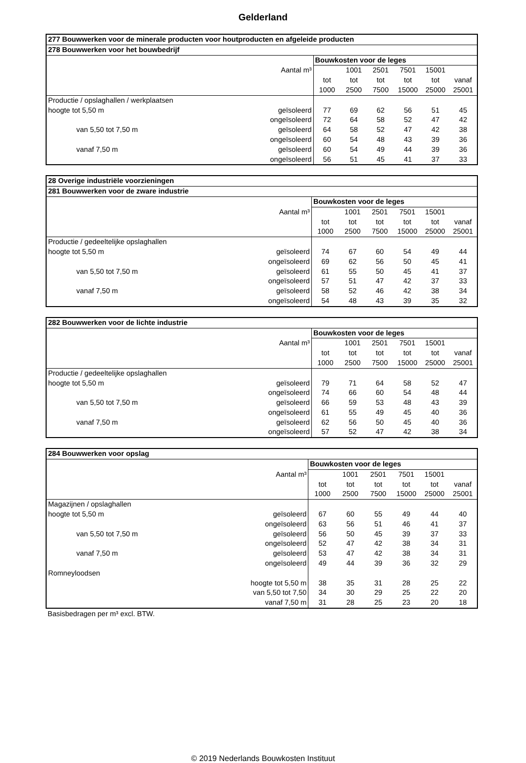Gelderland
| 277 Bouwwerken voor de minerale producten voor houtproducten en afgeleide producten | | | | | | | |
| --- | --- | --- | --- | --- | --- | --- | --- |
| 278 Bouwwerken voor het bouwbedrijf | | | | | | | |
| | | Bouwkosten voor de leges | | | | | |
| | Aantal m³ | | 1001 | 2501 | 7501 | 15001 | |
| | | tot | tot | tot | tot | tot | vanaf |
| | | 1000 | 2500 | 7500 | 15000 | 25000 | 25001 |
| Productie / opslaghallen / werkplaatsen | | | | | | | |
| hoogte tot 5,50 m | geïsoleerd | 77 | 69 | 62 | 56 | 51 | 45 |
| | ongeïsoleerd | 72 | 64 | 58 | 52 | 47 | 42 |
| van 5,50 tot 7,50 m | geïsoleerd | 64 | 58 | 52 | 47 | 42 | 38 |
| | ongeïsoleerd | 60 | 54 | 48 | 43 | 39 | 36 |
| vanaf 7,50 m | geïsoleerd | 60 | 54 | 49 | 44 | 39 | 36 |
| | ongeïsoleerd | 56 | 51 | 45 | 41 | 37 | 33 |
| 28 Overige industriële voorzieningen | | | | | | | |
| --- | --- | --- | --- | --- | --- | --- | --- |
| 281 Bouwwerken voor de zware industrie | | | | | | | |
| | | Bouwkosten voor de leges | | | | | |
| | Aantal m³ | | 1001 | 2501 | 7501 | 15001 | |
| | | tot | tot | tot | tot | tot | vanaf |
| | | 1000 | 2500 | 7500 | 15000 | 25000 | 25001 |
| Productie / gedeeltelijke opslaghallen | | | | | | | |
| hoogte tot 5,50 m | geïsoleerd | 74 | 67 | 60 | 54 | 49 | 44 |
| | ongeïsoleerd | 69 | 62 | 56 | 50 | 45 | 41 |
| van 5,50 tot 7,50 m | geïsoleerd | 61 | 55 | 50 | 45 | 41 | 37 |
| | ongeïsoleerd | 57 | 51 | 47 | 42 | 37 | 33 |
| vanaf 7,50 m | geïsoleerd | 58 | 52 | 46 | 42 | 38 | 34 |
| | ongeïsoleerd | 54 | 48 | 43 | 39 | 35 | 32 |
| 282 Bouwwerken voor de lichte industrie | | | | | | | |
| --- | --- | --- | --- | --- | --- | --- | --- |
| | | Bouwkosten voor de leges | | | | | |
| | Aantal m³ | | 1001 | 2501 | 7501 | 15001 | |
| | | tot | tot | tot | tot | tot | vanaf |
| | | 1000 | 2500 | 7500 | 15000 | 25000 | 25001 |
| Productie / gedeeltelijke opslaghallen | | | | | | | |
| hoogte tot 5,50 m | geïsoleerd | 79 | 71 | 64 | 58 | 52 | 47 |
| | ongeïsoleerd | 74 | 66 | 60 | 54 | 48 | 44 |
| van 5,50 tot 7,50 m | geïsoleerd | 66 | 59 | 53 | 48 | 43 | 39 |
| | ongeïsoleerd | 61 | 55 | 49 | 45 | 40 | 36 |
| vanaf 7,50 m | geïsoleerd | 62 | 56 | 50 | 45 | 40 | 36 |
| | ongeïsoleerd | 57 | 52 | 47 | 42 | 38 | 34 |
| 284 Bouwwerken voor opslag | | | | | | | |
| --- | --- | --- | --- | --- | --- | --- | --- |
| | | Bouwkosten voor de leges | | | | | |
| | Aantal m³ | | 1001 | 2501 | 7501 | 15001 | |
| | | tot | tot | tot | tot | tot | vanaf |
| | | 1000 | 2500 | 7500 | 15000 | 25000 | 25001 |
| Magazijnen / opslaghallen | | | | | | | |
| hoogte tot 5,50 m | geïsoleerd | 67 | 60 | 55 | 49 | 44 | 40 |
| | ongeïsoleerd | 63 | 56 | 51 | 46 | 41 | 37 |
| van 5,50 tot 7,50 m | geïsoleerd | 56 | 50 | 45 | 39 | 37 | 33 |
| | ongeïsoleerd | 52 | 47 | 42 | 38 | 34 | 31 |
| vanaf 7,50 m | geïsoleerd | 53 | 47 | 42 | 38 | 34 | 31 |
| | ongeïsoleerd | 49 | 44 | 39 | 36 | 32 | 29 |
| Romneyloodsen | | | | | | | |
| | hoogte tot 5,50 m | 38 | 35 | 31 | 28 | 25 | 22 |
| | van 5,50 tot 7,50 | 34 | 30 | 29 | 25 | 22 | 20 |
| | vanaf 7,50 m | 31 | 28 | 25 | 23 | 20 | 18 |
Basisbedragen per m³ excl. BTW.
© 2019 Nederlands Bouwkosten Instituut